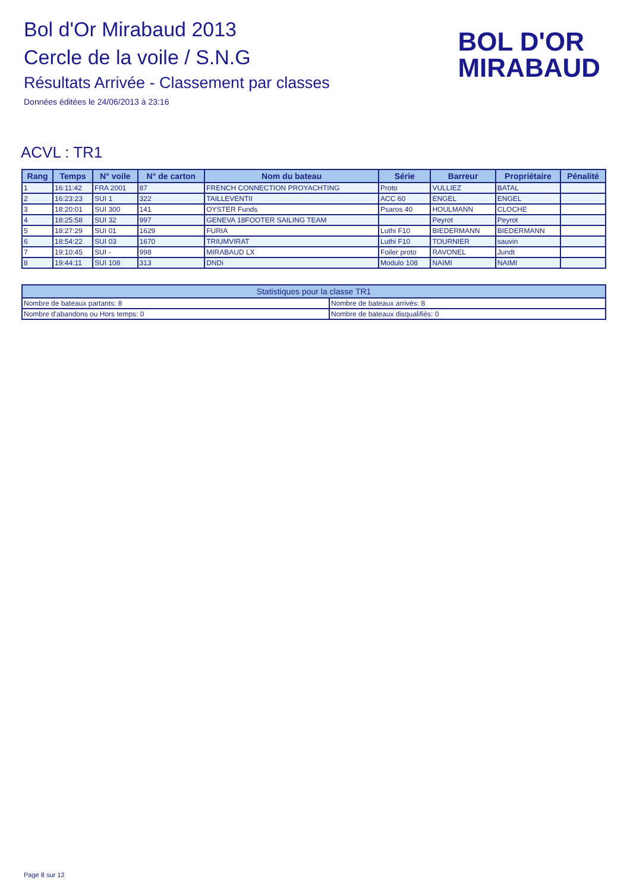Bol d'Or Mirabaud 2013
Cercle de la voile / S.N.G
Résultats Arrivée - Classement par classes
Données éditées le 24/06/2013 à 23:16
BOL D'OR
MIRABAUD
ACVL : TR1
| Rang | Temps | N° voile | N° de carton | Nom du bateau | Série | Barreur | Propriétaire | Pénalité |
| --- | --- | --- | --- | --- | --- | --- | --- | --- |
| 1 | 16:11:42 | FRA 2001 | 87 | FRENCH CONNECTION PROYACHTING | Proto | VULLIEZ | BATAL | |
| 2 | 16:23:23 | SUI 1 | 322 | TAILLEVENTII | ACC 60 | ENGEL | ENGEL | |
| 3 | 18:20:01 | SUI 300 | 141 | OYSTER Funds | Psaros 40 | HOULMANN | CLOCHE | |
| 4 | 18:25:58 | SUI 32 | 997 | GENEVA 18FOOTER SAILING TEAM | | Peyrot | Peyrot | |
| 5 | 18:27:29 | SUI 01 | 1629 | FURIA | Luthi F10 | BIEDERMANN | BIEDERMANN | |
| 6 | 18:54:22 | SUI 03 | 1670 | TRIUMVIRAT | Luthi F10 | TOURNIER | sauvin | |
| 7 | 19:10:45 | SUI - | 998 | MIRABAUD LX | Foiler proto | RAVONEL | Jundt | |
| 8 | 19:44:11 | SUI 108 | 313 | DNDi | Modulo 108 | NAIMI | NAIMI | |
| Statistiques pour la classe TR1 | |
| --- | --- |
| Nombre de bateaux partants: 8 | Nombre de bateaux arrivés: 8 |
| Nombre d'abandons ou Hors temps: 0 | Nombre de bateaux disqualifiés: 0 |
Page 8 sur 13